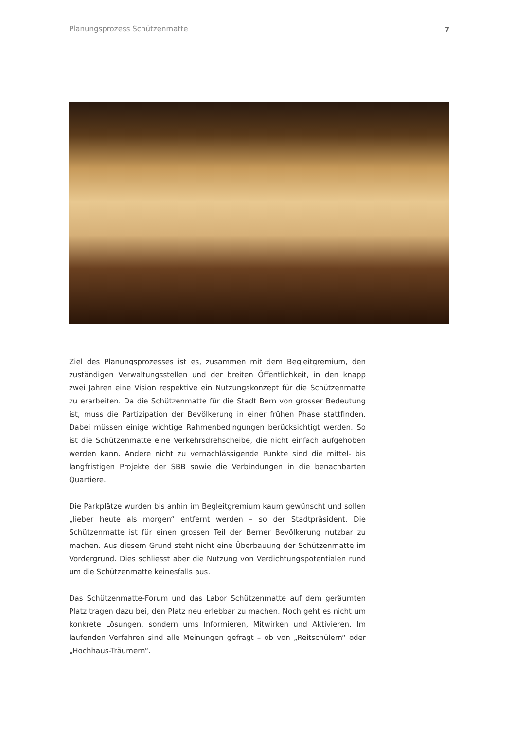Planungsprozess Schützenmatte 7
Ziel des Planungsprozesses ist es, zusammen mit dem Begleitgremium, den zuständigen Verwaltungsstellen und der breiten Öffentlichkeit, in den knapp zwei Jahren eine Vision respektive ein Nutzungskonzept für die Schützenmatte zu erarbeiten. Da die Schützenmatte für die Stadt Bern von grosser Bedeutung ist, muss die Partizipation der Bevölkerung in einer frühen Phase stattfinden. Dabei müssen einige wichtige Rahmenbedingungen berücksichtigt werden. So ist die Schützenmatte eine Verkehrsdrehscheibe, die nicht einfach aufgehoben werden kann. Andere nicht zu vernachlässigende Punkte sind die mittel- bis langfristigen Projekte der SBB sowie die Verbindungen in die benachbarten Quartiere.
Die Parkplätze wurden bis anhin im Begleitgremium kaum gewünscht und sollen „lieber heute als morgen“ entfernt werden – so der Stadtpräsident. Die Schützenmatte ist für einen grossen Teil der Berner Bevölkerung nutzbar zu machen. Aus diesem Grund steht nicht eine Überbauung der Schützenmatte im Vordergrund. Dies schliesst aber die Nutzung von Verdichtungspotentialen rund um die Schützenmatte keinesfalls aus.
Das Schützenmatte-Forum und das Labor Schützenmatte auf dem geräumten Platz tragen dazu bei, den Platz neu erlebbar zu machen. Noch geht es nicht um konkrete Lösungen, sondern ums Informieren, Mitwirken und Aktivieren. Im laufenden Verfahren sind alle Meinungen gefragt – ob von „Reitschülern“ oder „Hochhaus-Träumern“.